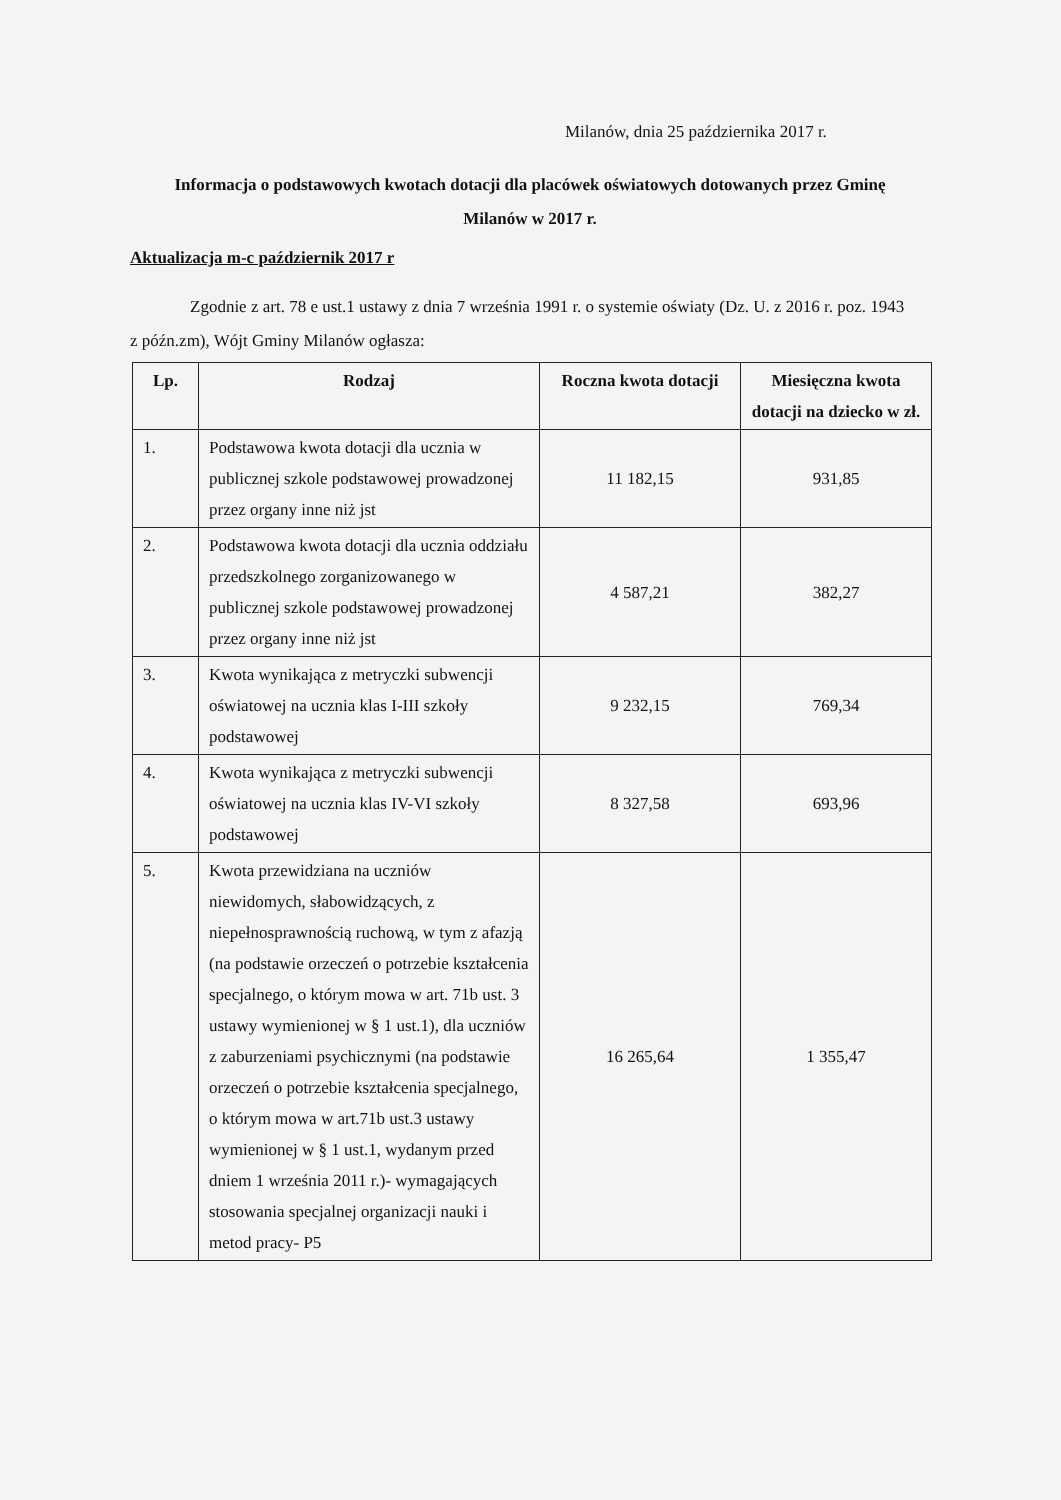Milanów, dnia 25 października 2017 r.
Informacja o podstawowych kwotach dotacji dla placówek oświatowych dotowanych przez Gminę Milanów w 2017 r.
Aktualizacja m-c październik 2017 r
Zgodnie z art. 78 e ust.1 ustawy z dnia 7 września 1991 r. o systemie oświaty (Dz. U. z 2016 r. poz. 1943 z późn.zm), Wójt Gminy Milanów ogłasza:
| Lp. | Rodzaj | Roczna kwota dotacji | Miesięczna kwota dotacji na dziecko w zł. |
| --- | --- | --- | --- |
| 1. | Podstawowa kwota dotacji dla ucznia w publicznej szkole podstawowej prowadzonej przez organy inne niż jst | 11 182,15 | 931,85 |
| 2. | Podstawowa kwota dotacji dla ucznia oddziału przedszkolnego zorganizowanego w publicznej szkole podstawowej prowadzonej przez organy inne niż jst | 4 587,21 | 382,27 |
| 3. | Kwota wynikająca z metryczki subwencji oświatowej na ucznia klas I-III szkoły podstawowej | 9 232,15 | 769,34 |
| 4. | Kwota wynikająca z metryczki subwencji oświatowej na ucznia klas IV-VI szkoły podstawowej | 8 327,58 | 693,96 |
| 5. | Kwota przewidziana na uczniów niewidomych, słabowidzących, z niepełnosprawnością ruchową, w tym z afazją (na podstawie orzeczeń o potrzebie kształcenia specjalnego, o którym mowa w art. 71b ust. 3 ustawy wymienionej w § 1 ust.1), dla uczniów z zaburzeniami psychicznymi (na podstawie orzeczeń o potrzebie kształcenia specjalnego, o którym mowa w art.71b ust.3 ustawy wymienionej w § 1 ust.1, wydanym przed dniem 1 września 2011 r.)- wymagających stosowania specjalnej organizacji nauki i metod pracy- P5 | 16 265,64 | 1 355,47 |